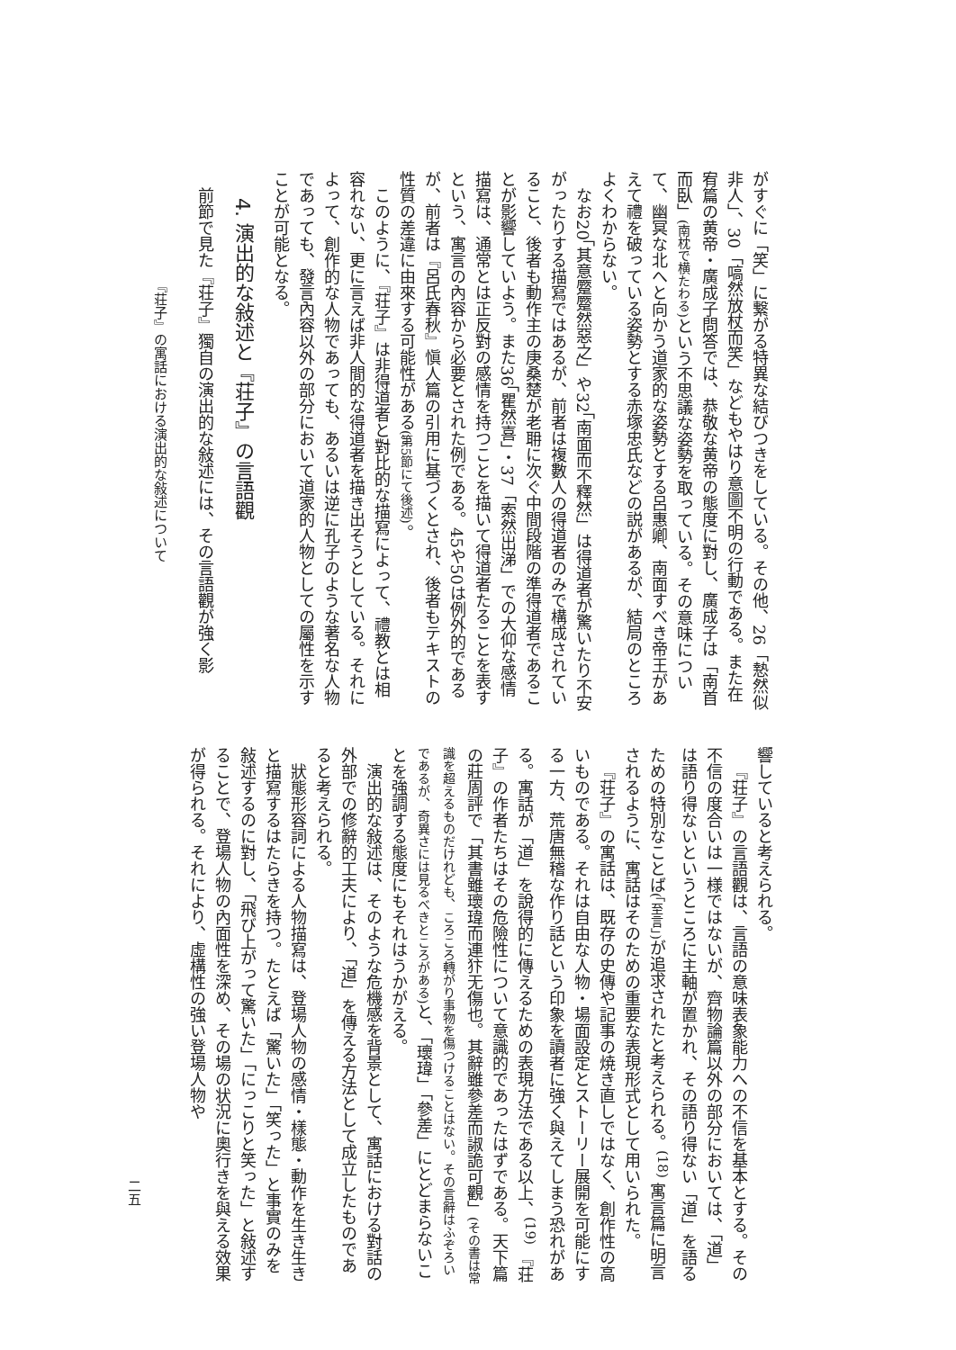がすぐに「笑」に繋がる特異な結びつきをしている。その他、26「慹然似非人」、30「嗃然放杖而笑」などもやはり意圖不明の行動である。また在宥篇の黄帝・廣成子問答では、恭敬な黄帝の態度に對し、廣成子は「南首而臥」(南枕で横たわる) という不思議な姿勢を取っている。その意味について、幽冥な北へと向かう道家的な姿勢とする呂惠卿、南面すべき帝王があえて禮を破っている姿勢とする赤塚忠氏などの説があるが、結局のところよくわからない。
なお20「其意蹷蹷然惡之」や32「南面而不釋然」は得道者が驚いたり不安がったりする描寫ではあるが、前者は複數人の得道者のみで構成されていること、後者も動作主の庚桑楚が老耼に次ぐ中間段階の準得道者であることが影響していよう。また36「瞿然喜」・37「索然出涕」での大仰な感情描寫は、通常とは正反對の感情を持つことを描いて得道者たることを表すという、寓言の內容から必要とされた例である。45や50は例外的であるが、前者は『呂氏春秋』愼人篇の引用に基づくとされ、後者もテキストの性質の差違に由來する可能性がある(第5節にて後述)。
このように、『荘子』は非得道者と對比的な描寫によって、禮教とは相容れない、更に言えば非人間的な得道者を描き出そうとしている。それによって、創作的な人物であっても、あるいは逆に孔子のような著名な人物であっても、發言內容以外の部分において道家的人物としての屬性を示すことが可能となる。
4. 演出的な敍述と『荘子』の言語觀
前節で見た『荘子』獨自の演出的な敍述には、その言語觀が強く影
『荘子』の寓話における演出的な敍述について
響していると考えられる。
『荘子』の言語觀は、言語の意味表象能力への不信を基本とする。その不信の度合いは一様ではないが、齊物論篇以外の部分においては、「道」は語り得ないというところに主軸が置かれ、その語り得ない「道」を語るための特別なことば(「至言」) が追求されたと考えられる。<sup>(18)</sup> 寓言篇に明言されるように、寓話はそのための重要な表現形式として用いられた。
『荘子』の寓話は、既存の史傳や記事の焼き直しではなく、創作性の高いものである。それは自由な人物・場面設定とストーリー展開を可能にする一方、荒唐無稽な作り話という印象を讀者に強く與えてしまう恐れがある。寓話が「道」を說得的に傳えるための表現方法である以上、<sup>(19)</sup> 『荘子』の作者たちはその危險性について意識的であったはずである。天下篇の莊周評で「其書雖瓌瑋而連犿无傷也。其辭雖參差而諔詭可觀」(その書は常識を超えるものだけれども、ころころ轉がり事物を傷つけることはない。その言辭はふぞろいであるが、奇異さには見るべきところがある) と、「瓌瑋」「參差」にとどまらないことを強調する態度にもそれはうかがえる。
演出的な敍述は、そのような危機感を背景として、寓話における對話の外部での修辭的工夫により、「道」を傳える方法として成立したものであると考えられる。
狀態形容詞による人物描寫は、登場人物の感情・樣態・動作を生き生きと描寫するはたらきを持つ。たとえば「驚いた」「笑った」と事實のみを敍述するのに對し、「飛び上がって驚いた」「にっこりと笑った」と敍述することで、登場人物の內面性を深め、その場の状況に奧行きを與える效果が得られる。それにより、虛構性の強い登場人物や
二五